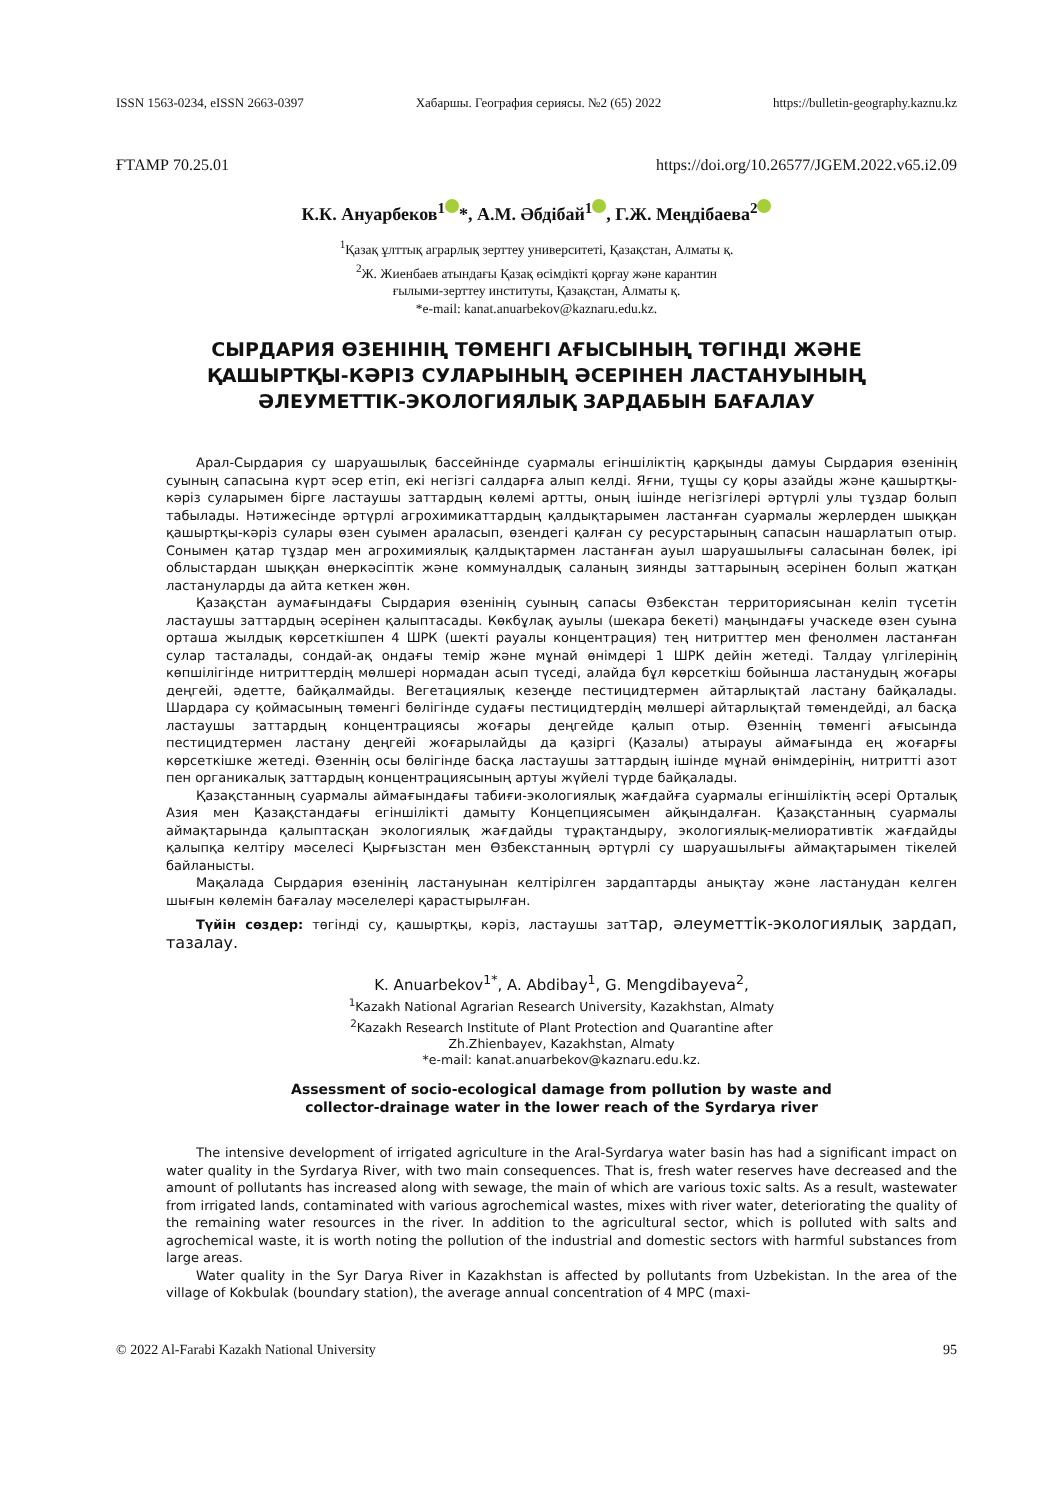ISSN 1563-0234, eISSN 2663-0397 Хабаршы. География сериясы. №2 (65) 2022 https://bulletin-geography.kaznu.kz
ҒТАМР 70.25.01 https://doi.org/10.26577/JGEM.2022.v65.i2.09
К.К. Ануарбеков<sup>1</sup> *, А.М. Әбдібай<sup>1</sup> , Г.Ж. Меңдібаева<sup>2</sup>
<sup>1</sup> Қазақ ұлттық аграрлық зерттеу университеті, Қазақстан, Алматы қ.
<sup>2</sup> Ж. Жиенбаев атындағы Қазақ өсімдікті қорғау және карантин
ғылыми-зерттеу институты, Қазақстан, Алматы қ.
*e-mail: kanat.anuarbekov@kaznaru.edu.kz.
СЫРДАРИЯ ӨЗЕНІНІҢ ТӨМЕНГІ АҒЫСЫНЫҢ ТӨГІНДІ ЖӘНЕ
ҚАШЫРТҚЫ-КӘРІЗ СУЛАРЫНЫҢ ӘСЕРІНЕН ЛАСТАНУЫНЫҢ
ӘЛЕУМЕТТІК-ЭКОЛОГИЯЛЫҚ ЗАРДАБЫН БАҒАЛАУ
Арал-Сырдария су шаруашылық бассейнінде суармалы егіншіліктің қарқынды дамуы Сырдария өзенінің суының сапасына күрт әсер етіп, екі негізгі салдарға алып келді. Яғни, тұщы су қоры азайды және қашыртқы-кәріз суларымен бірге ластаушы заттардың көлемі артты, оның ішінде негізгілері әртүрлі улы тұздар болып табылады. Нәтижесінде әртүрлі агрохимикаттардың қалдықтарымен ластанған суармалы жерлерден шыққан қашыртқы-кәріз сулары өзен суымен араласып, өзендегі қалған су ресурстарының сапасын нашарлатып отыр. Сонымен қатар тұздар мен агрохимиялық қалдықтармен ластанған ауыл шаруашылығы саласынан бөлек, ірі облыстардан шыққан өнеркәсіптік және коммуналдық саланың зиянды заттарының әсерінен болып жатқан ластануларды да айта кеткен жөн.
Қазақстан аумағындағы Сырдария өзенінің суының сапасы Өзбекстан территориясынан келіп түсетін ластаушы заттардың әсерінен қалыптасады. Көкбұлақ ауылы (шекара бекеті) маңындағы учаскеде өзен суына орташа жылдық көрсеткішпен 4 ШРК (шекті рауалы концентрация) тең нитриттер мен фенолмен ластанған сулар тасталады, сондай-ақ ондағы темір және мұнай өнімдері 1 ШРК дейін жетеді. Талдау үлгілерінің көпшілігінде нитриттердің мөлшері нормадан асып түседі, алайда бұл көрсеткіш бойынша ластанудың жоғары деңгейі, әдетте, байқалмайды. Вегетациялық кезеңде пестицидтермен айтарлықтай ластану байқалады. Шардара су қоймасының төменгі бөлігінде судағы пестицидтердің мөлшері айтарлықтай төмендейді, ал басқа ластаушы заттардың концентрациясы жоғары деңгейде қалып отыр. Өзеннің төменгі ағысында пестицидтермен ластану деңгейі жоғарылайды да қазіргі (Қазалы) атырауы аймағында ең жоғарғы көрсеткішке жетеді. Өзеннің осы бөлігінде басқа ластаушы заттардың ішінде мұнай өнімдерінің, нитритті азот пен органикалық заттардың концентрациясының артуы жүйелі түрде байқалады.
Қазақстанның суармалы аймағындағы табиғи-экологиялық жағдайға суармалы егіншіліктің әсері Орталық Азия мен Қазақстандағы егіншілікті дамыту Концепциясымен айқындалған. Қазақстанның суармалы аймақтарында қалыптасқан экологиялық жағдайды тұрақтандыру, экологиялық-мелиоративтік жағдайды қалыпқа келтіру мәселесі Қырғызстан мен Өзбекстанның әртүрлі су шаруашылығы аймақтарымен тікелей байланысты.
Мақалада Сырдария өзенінің ластануынан келтірілген зардаптарды анықтау және ластанудан келген шығын көлемін бағалау мәселелері қарастырылған.
Түйін сөздер: төгінді су, қашыртқы, кәріз, ластаушы заттар, әлеуметтік-экологиялық зардап, тазалау.
K. Anuarbekov<sup>1*</sup>, A. Abdibay<sup>1</sup>, G. Mengdibayeva<sup>2</sup>,
<sup>1</sup> Kazakh National Agrarian Research University, Kazakhstan, Almaty
<sup>2</sup> Kazakh Research Institute of Plant Protection and Quarantine after
Zh.Zhienbayev, Kazakhstan, Almaty
*e-mail: kanat.anuarbekov@kaznaru.edu.kz.
Assessment of socio-ecological damage from pollution by waste and
collector-drainage water in the lower reach of the Syrdarya river
The intensive development of irrigated agriculture in the Aral-Syrdarya water basin has had a significant impact on water quality in the Syrdarya River, with two main consequences. That is, fresh water reserves have decreased and the amount of pollutants has increased along with sewage, the main of which are various toxic salts. As a result, wastewater from irrigated lands, contaminated with various agrochemical wastes, mixes with river water, deteriorating the quality of the remaining water resources in the river. In addition to the agricultural sector, which is polluted with salts and agrochemical waste, it is worth noting the pollution of the industrial and domestic sectors with harmful substances from large areas.
Water quality in the Syr Darya River in Kazakhstan is affected by pollutants from Uzbekistan. In the area of the village of Kokbulak (boundary station), the average annual concentration of 4 MPC (maxi-
© 2022 Al-Farabi Kazakh National University 95